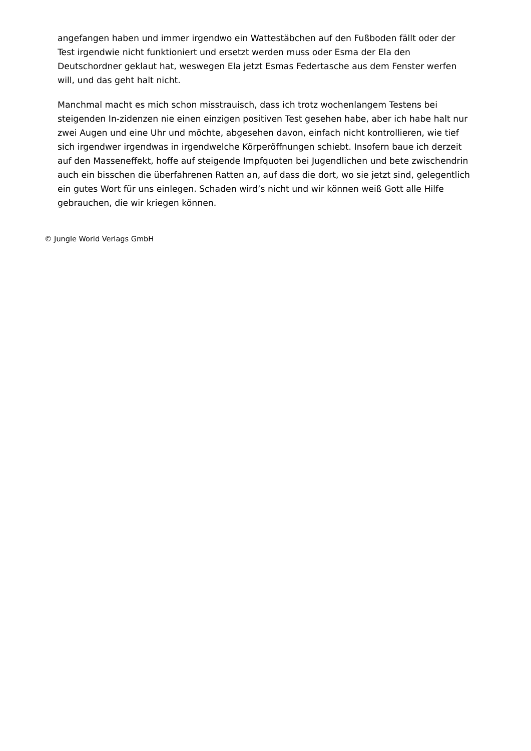angefangen haben und immer irgendwo ein Wattestäbchen auf den Fußboden fällt oder der Test irgendwie nicht funktioniert und ersetzt werden muss oder Esma der Ela den Deutschordner geklaut hat, weswegen Ela jetzt Esmas Federtasche aus dem Fenster werfen will, und das geht halt nicht.
Manchmal macht es mich schon misstrauisch, dass ich trotz wochenlangem Testens bei steigenden In-zidenzen nie einen einzigen positiven Test gesehen habe, aber ich habe halt nur zwei Augen und eine Uhr und möchte, abgesehen davon, einfach nicht kontrollieren, wie tief sich irgendwer irgendwas in irgendwelche Körperöffnungen schiebt. Insofern baue ich derzeit auf den Masseneffekt, hoffe auf steigende Impfquoten bei Jugendlichen und bete zwischendrin auch ein bisschen die überfahrenen Ratten an, auf dass die dort, wo sie jetzt sind, gelegentlich ein gutes Wort für uns einlegen. Schaden wird’s nicht und wir können weiß Gott alle Hilfe gebrauchen, die wir kriegen können.
© Jungle World Verlags GmbH